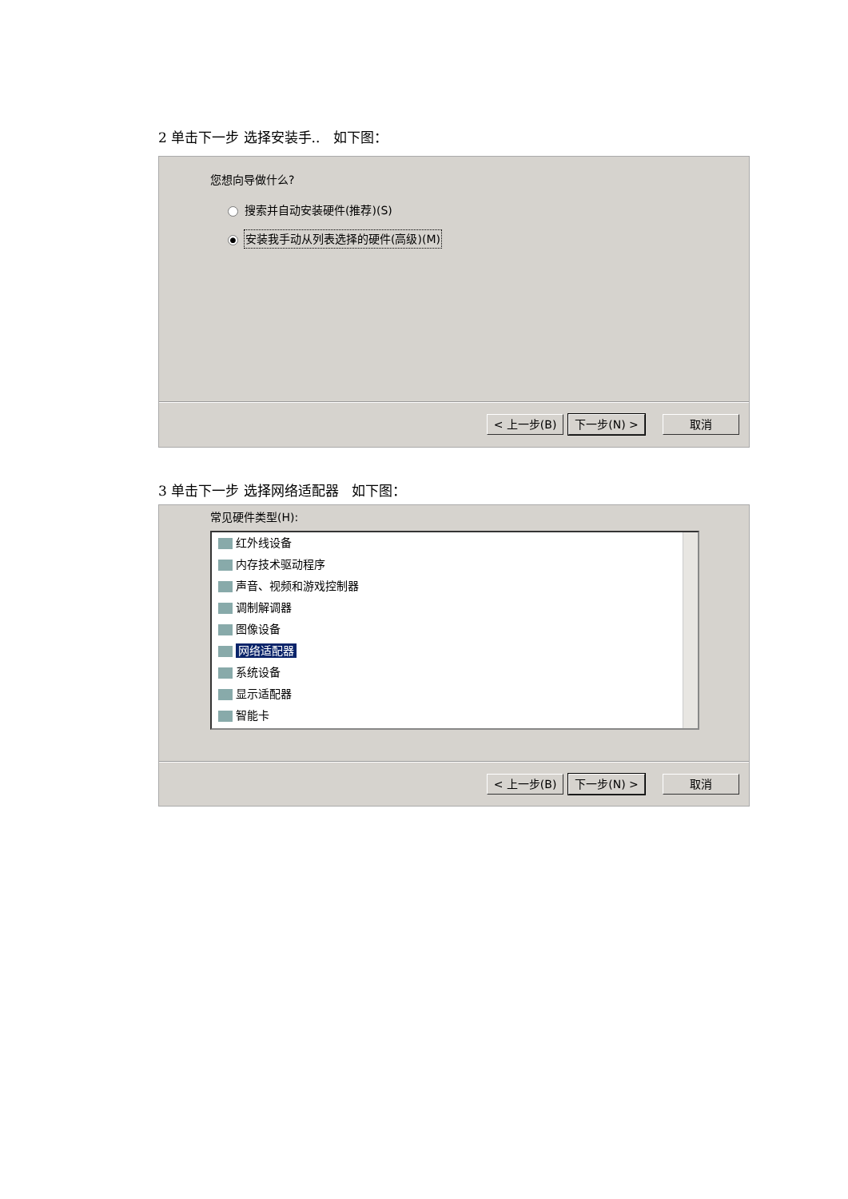2 单击下一步 选择安装手.. 如下图：
您想向导做什么?
搜索并自动安装硬件(推荐)(S)
● 安装我手动从列表选择的硬件(高级)(M)
< 上一步(B) 下一步(N) > 取消
3 单击下一步 选择网络适配器 如下图：
常见硬件类型(H):
红外线设备
内存技术驱动程序
声音、视频和游戏控制器
调制解调器
图像设备
网络适配器
系统设备
显示适配器
智能卡
< 上一步(B) 下一步(N) > 取消